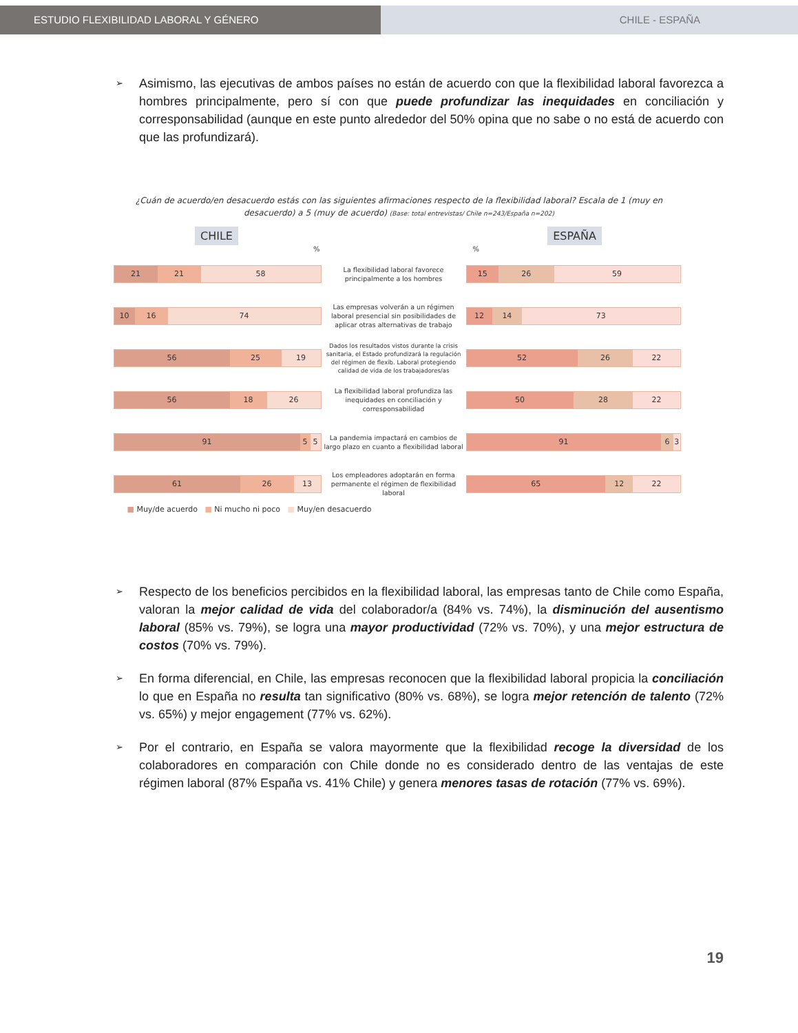ESTUDIO FLEXIBILIDAD LABORAL Y GÉNERO CHILE - ESPAÑA
➢
Asimismo, las ejecutivas de ambos países no están de acuerdo con que la flexibilidad laboral favorezca a hombres principalmente, pero sí con que puede profundizar las inequidades en conciliación y corresponsabilidad (aunque en este punto alrededor del 50% opina que no sabe o no está de acuerdo con que las profundizará).
¿Cuán de acuerdo/en desacuerdo estás con las siguientes afirmaciones respecto de la flexibilidad laboral? Escala de 1 (muy en desacuerdo) a 5 (muy de acuerdo) (Base: total entrevistas/ Chile n=243/España n=202)
CHILE ESPAÑA
% %
21 21 58
La flexibilidad laboral favorece principalmente a los hombres
15 26 59
10 16 74
Las empresas volverán a un régimen laboral presencial sin posibilidades de aplicar otras alternativas de trabajo
12 14 73
56 25 19
Dados los resultados vistos durante la crisis sanitaria, el Estado profundizará la regulación del régimen de flexib. Laboral protegiendo calidad de vida de los trabajadores/as
52 26 22
56 18 26
La flexibilidad laboral profundiza las inequidades en conciliación y corresponsabilidad
50 28 22
91 5 5
La pandemia impactará en cambios de largo plazo en cuanto a flexibilidad laboral
91 6 3
61 26 13
Los empleadores adoptarán en forma permanente el régimen de flexibilidad laboral
65 12 22
■ Muy/de acuerdo ■ Ni mucho ni poco ■ Muy/en desacuerdo
➢
Respecto de los beneficios percibidos en la flexibilidad laboral, las empresas tanto de Chile como España, valoran la mejor calidad de vida del colaborador/a (84% vs. 74%), la disminución del ausentismo laboral (85% vs. 79%), se logra una mayor productividad (72% vs. 70%), y una mejor estructura de costos (70% vs. 79%).
➢
En forma diferencial, en Chile, las empresas reconocen que la flexibilidad laboral propicia la conciliación lo que en España no resulta tan significativo (80% vs. 68%), se logra mejor retención de talento (72% vs. 65%) y mejor engagement (77% vs. 62%).
➢
Por el contrario, en España se valora mayormente que la flexibilidad recoge la diversidad de los colaboradores en comparación con Chile donde no es considerado dentro de las ventajas de este régimen laboral (87% España vs. 41% Chile) y genera menores tasas de rotación (77% vs. 69%).
19